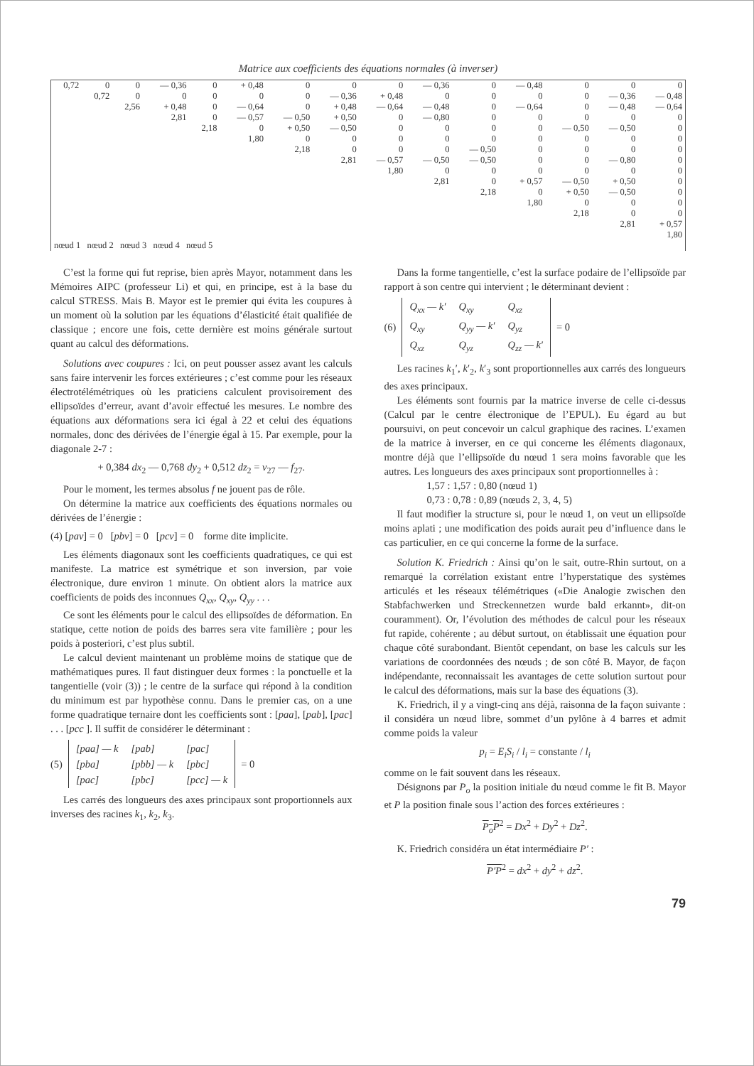Matrice aux coefficients des équations normales (à inverser)
| 0,72 | 0 0,72 | 0 0 2,56 | — 0,36 0 + 0,48 2,81 | 0 0 0 0 2,18 | + 0,48 0 — 0,64 — 0,57 0 1,80 | 0 0 0 — 0,50 + 0,50 0 2,18 | 0 — 0,36 + 0,48 + 0,50 — 0,50 0 0 2,81 | 0 + 0,48 — 0,64 0 0 0 0 — 0,57 1,80 | — 0,36 0 — 0,48 — 0,80 0 0 0 — 0,50 0 2,81 | 0 0 0 0 0 0 — 0,50 — 0,50 0 0 2,18 | — 0,48 0 — 0,64 0 0 0 0 0 0 + 0,57 0 1,80 | 0 0 0 0 — 0,50 0 0 0 0 — 0,50 + 0,50 0 2,18 | 0 — 0,36 — 0,48 0 — 0,50 0 0 — 0,80 0 + 0,50 — 0,50 0 0 2,81 | 0 — 0,48 — 0,64 0 0 0 0 0 0 0 0 0 0 + 0,57 1,80 |
| nœud 1 nœud 2 nœud 3 nœud 4 nœud 5 | | | | | | | | | | | | | | |
C’est la forme qui fut reprise, bien après Mayor, notamment dans les Mémoires AIPC (professeur Li) et qui, en principe, est à la base du calcul STRESS. Mais B. Mayor est le premier qui évita les coupures à un moment où la solution par les équations d’élasticité était qualifiée de classique ; encore une fois, cette dernière est moins générale surtout quant au calcul des déformations.
Solutions avec coupures : Ici, on peut pousser assez avant les calculs sans faire intervenir les forces extérieures ; c’est comme pour les réseaux électrotélémétriques où les praticiens calculent provisoirement des ellipsoïdes d’erreur, avant d’avoir effectué les mesures. Le nombre des équations aux déformations sera ici égal à 22 et celui des équations normales, donc des dérivées de l’énergie égal à 15. Par exemple, pour la diagonale 2-7 :
+ 0,384 dx<sub>2</sub> — 0,768 dy<sub>2</sub> + 0,512 dz<sub>2</sub> = v<sub>27</sub> — f<sub>27</sub>.
Pour le moment, les termes absolus f ne jouent pas de rôle.
On détermine la matrice aux coefficients des équations normales ou dérivées de l’énergie :
(4) [pav] = 0 [pbv] = 0 [pcv] = 0 forme dite implicite.
Les éléments diagonaux sont les coefficients quadratiques, ce qui est manifeste. La matrice est symétrique et son inversion, par voie électronique, dure environ 1 minute. On obtient alors la matrice aux coefficients de poids des inconnues Q<sub>xx</sub>, Q<sub>xy</sub>, Q<sub>yy</sub> . . .
Ce sont les éléments pour le calcul des ellipsoïdes de déformation. En statique, cette notion de poids des barres sera vite familière ; pour les poids à posteriori, c’est plus subtil.
Le calcul devient maintenant un problème moins de statique que de mathématiques pures. Il faut distinguer deux formes : la ponctuelle et la tangentielle (voir (3)) ; le centre de la surface qui répond à la condition du minimum est par hypothèse connu. Dans le premier cas, on a une forme quadratique ternaire dont les coefficients sont : [paa], [pab], [pac] . . . [pcc ]. Il suffit de considérer le déterminant :
(5)
| [paa] — k | [pab] | [pac] |
| [pba] | [pbb] — k | [pbc] |
| [pac] | [pbc] | [pcc] — k |
= 0
Les carrés des longueurs des axes principaux sont proportionnels aux inverses des racines k<sub>1</sub>, k<sub>2</sub>, k<sub>3</sub>.
Dans la forme tangentielle, c’est la surface podaire de l’ellipsoïde par rapport à son centre qui intervient ; le déterminant devient :
(6)
| Q<sub>xx</sub> — k′ | Q<sub>xy</sub> | Q<sub>xz</sub> |
| Q<sub>xy</sub> | Q<sub>yy</sub> — k′ | Q<sub>yz</sub> |
| Q<sub>xz</sub> | Q<sub>yz</sub> | Q<sub>zz</sub> — k′ |
= 0
Les racines k<sub>1</sub>′, k′<sub>2</sub>, k′<sub>3</sub> sont proportionnelles aux carrés des longueurs des axes principaux.
Les éléments sont fournis par la matrice inverse de celle ci-dessus (Calcul par le centre électronique de l’EPUL). Eu égard au but poursuivi, on peut concevoir un calcul graphique des racines. L’examen de la matrice à inverser, en ce qui concerne les éléments diagonaux, montre déjà que l’ellipsoïde du nœud 1 sera moins favorable que les autres. Les longueurs des axes principaux sont proportionnelles à :
1,57 : 1,57 : 0,80 (nœud 1)
0,73 : 0,78 : 0,89 (nœuds 2, 3, 4, 5)
Il faut modifier la structure si, pour le nœud 1, on veut un ellipsoïde moins aplati ; une modification des poids aurait peu d’influence dans le cas particulier, en ce qui concerne la forme de la surface.
Solution K. Friedrich : Ainsi qu’on le sait, outre-Rhin surtout, on a remarqué la corrélation existant entre l’hyperstatique des systèmes articulés et les réseaux télémétriques («Die Analogie zwischen den Stabfachwerken und Streckennetzen wurde bald erkannt», dit-on couramment). Or, l’évolution des méthodes de calcul pour les réseaux fut rapide, cohérente ; au début surtout, on établissait une équation pour chaque côté surabondant. Bientôt cependant, on base les calculs sur les variations de coordonnées des nœuds ; de son côté B. Mayor, de façon indépendante, reconnaissait les avantages de cette solution surtout pour le calcul des déformations, mais sur la base des équations (3).
K. Friedrich, il y a vingt-cinq ans déjà, raisonna de la façon suivante : il considéra un nœud libre, sommet d’un pylône à 4 barres et admit comme poids la valeur
p<sub>i</sub> = E<sub>i</sub>S<sub>i</sub> / l<sub>i</sub> = constante / l<sub>i</sub>
comme on le fait souvent dans les réseaux.
Désignons par P<sub>o</sub> la position initiale du nœud comme le fit B. Mayor et P la position finale sous l’action des forces extérieures :
P<sub>o</sub>P<sup>2</sup> = Dx<sup>2</sup> + Dy<sup>2</sup> + Dz<sup>2</sup>.
K. Friedrich considéra un état intermédiaire P′ :
P′P<sup>2</sup> = dx<sup>2</sup> + dy<sup>2</sup> + dz<sup>2</sup>.
79